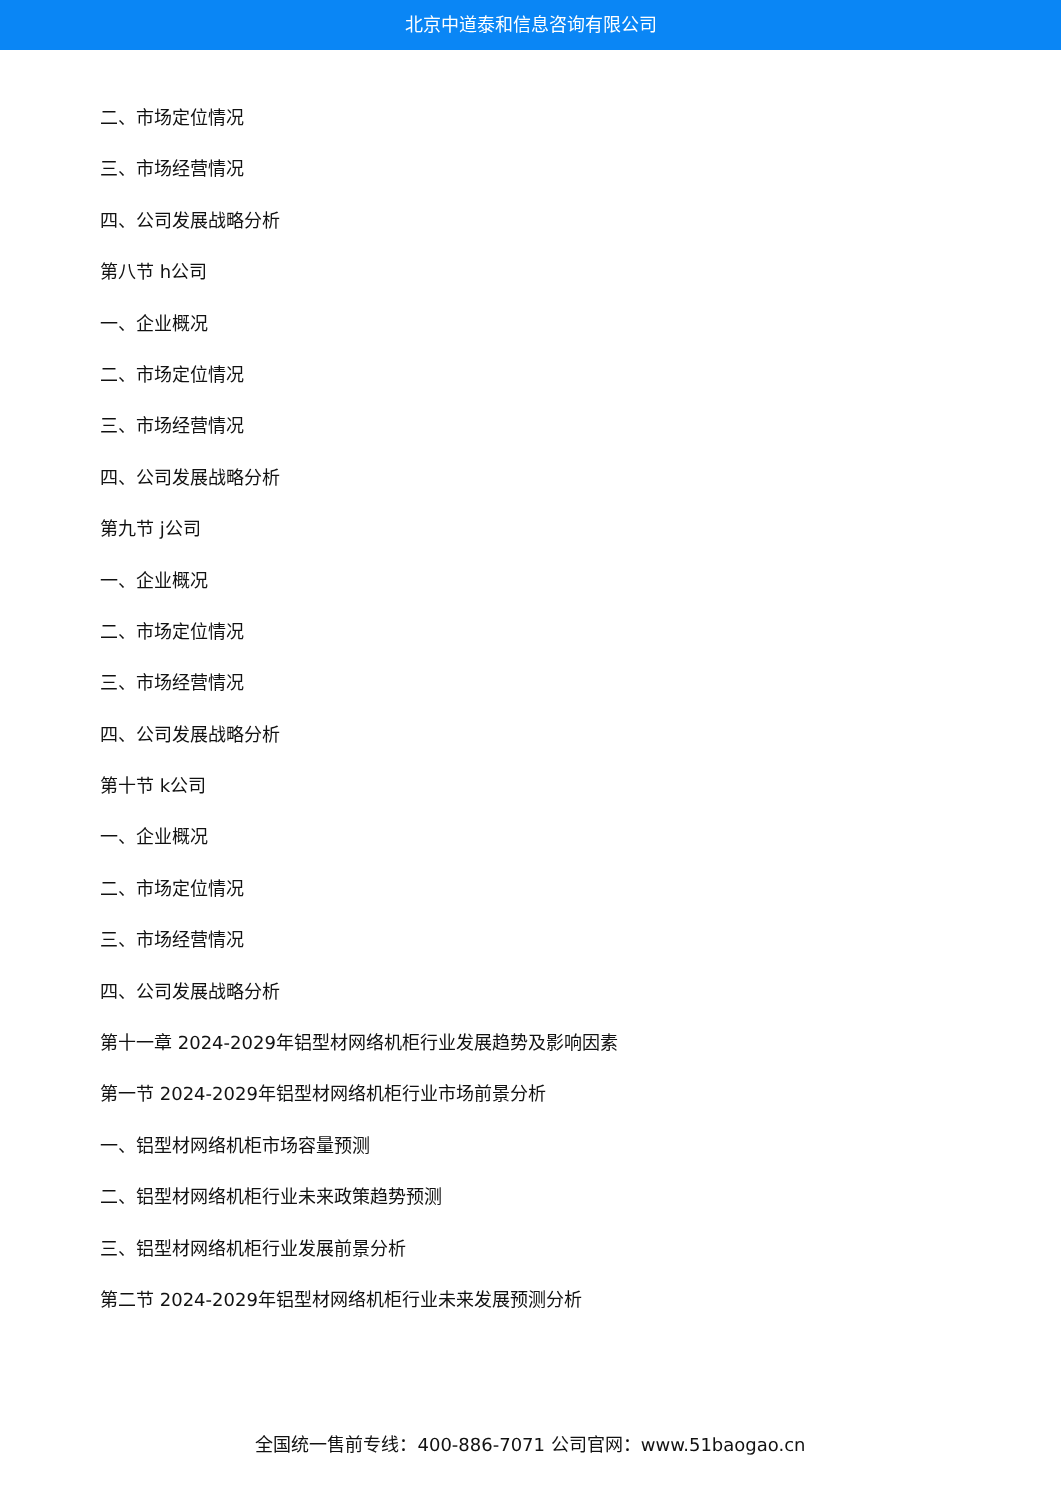北京中道泰和信息咨询有限公司
二、市场定位情况
三、市场经营情况
四、公司发展战略分析
第八节 h公司
一、企业概况
二、市场定位情况
三、市场经营情况
四、公司发展战略分析
第九节 j公司
一、企业概况
二、市场定位情况
三、市场经营情况
四、公司发展战略分析
第十节 k公司
一、企业概况
二、市场定位情况
三、市场经营情况
四、公司发展战略分析
第十一章 2024-2029年铝型材网络机柜行业发展趋势及影响因素
第一节 2024-2029年铝型材网络机柜行业市场前景分析
一、铝型材网络机柜市场容量预测
二、铝型材网络机柜行业未来政策趋势预测
三、铝型材网络机柜行业发展前景分析
第二节 2024-2029年铝型材网络机柜行业未来发展预测分析
全国统一售前专线：400-886-7071 公司官网：www.51baogao.cn